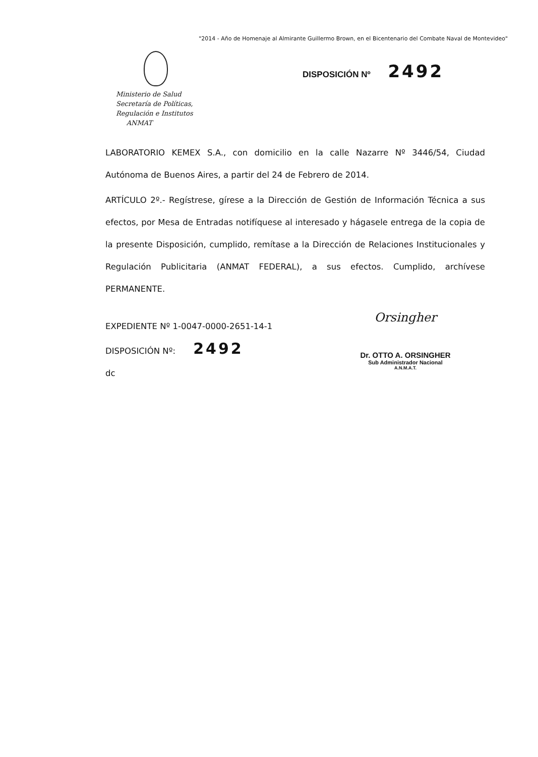"2014 - Año de Homenaje al Almirante Guillermo Brown, en el Bicentenario del Combate Naval de Montevideo"
Ministerio de Salud
Secretaría de Políticas,
Regulación e Institutos
ANMAT
DISPOSICIÓN Nº 2492
LABORATORIO KEMEX S.A., con domicilio en la calle Nazarre Nº 3446/54, Ciudad Autónoma de Buenos Aires, a partir del 24 de Febrero de 2014.
ARTÍCULO 2º.- Regístrese, gírese a la Dirección de Gestión de Información Técnica a sus efectos, por Mesa de Entradas notifíquese al interesado y hágasele entrega de la copia de la presente Disposición, cumplido, remítase a la Dirección de Relaciones Institucionales y Regulación Publicitaria (ANMAT FEDERAL), a sus efectos. Cumplido, archívese PERMANENTE.
EXPEDIENTE Nº 1-0047-0000-2651-14-1
DISPOSICIÓN Nº: 2492
dc
Orsingher
Dr. OTTO A. ORSINGHER
Sub Administrador Nacional
A.N.M.A.T.